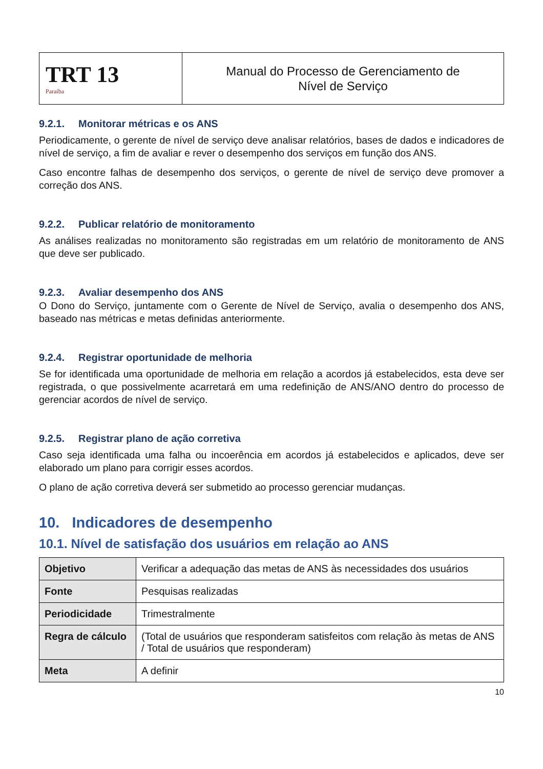| TRT 13 Paraíba | Manual do Processo de Gerenciamento de Nível de Serviço |
9.2.1. Monitorar métricas e os ANS
Periodicamente, o gerente de nível de serviço deve analisar relatórios, bases de dados e indicadores de nível de serviço, a fim de avaliar e rever o desempenho dos serviços em função dos ANS.
Caso encontre falhas de desempenho dos serviços, o gerente de nível de serviço deve promover a correção dos ANS.
9.2.2. Publicar relatório de monitoramento
As análises realizadas no monitoramento são registradas em um relatório de monitoramento de ANS que deve ser publicado.
9.2.3. Avaliar desempenho dos ANS
O Dono do Serviço, juntamente com o Gerente de Nível de Serviço, avalia o desempenho dos ANS, baseado nas métricas e metas definidas anteriormente.
9.2.4. Registrar oportunidade de melhoria
Se for identificada uma oportunidade de melhoria em relação a acordos já estabelecidos, esta deve ser registrada, o que possivelmente acarretará em uma redefinição de ANS/ANO dentro do processo de gerenciar acordos de nível de serviço.
9.2.5. Registrar plano de ação corretiva
Caso seja identificada uma falha ou incoerência em acordos já estabelecidos e aplicados, deve ser elaborado um plano para corrigir esses acordos.
O plano de ação corretiva deverá ser submetido ao processo gerenciar mudanças.
10. Indicadores de desempenho
10.1. Nível de satisfação dos usuários em relação ao ANS
| Objetivo | Verificar a adequação das metas de ANS às necessidades dos usuários |
| Fonte | Pesquisas realizadas |
| Periodicidade | Trimestralmente |
| Regra de cálculo | (Total de usuários que responderam satisfeitos com relação às metas de ANS / Total de usuários que responderam) |
| Meta | A definir |
10